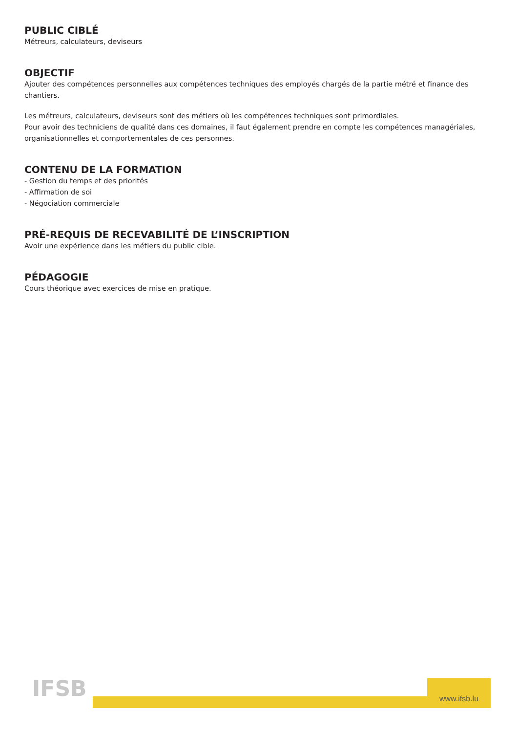PUBLIC CIBLÉ
Métreurs, calculateurs, deviseurs
OBJECTIF
Ajouter des compétences personnelles aux compétences techniques des employés chargés de la partie métré et finance des chantiers.
Les métreurs, calculateurs, deviseurs sont des métiers où les compétences techniques sont primordiales.
Pour avoir des techniciens de qualité dans ces domaines, il faut également prendre en compte les compétences managériales, organisationnelles et comportementales de ces personnes.
CONTENU DE LA FORMATION
- Gestion du temps et des priorités
- Affirmation de soi
- Négociation commerciale
PRÉ-REQUIS DE RECEVABILITÉ DE L’INSCRIPTION
Avoir une expérience dans les métiers du public cible.
PÉDAGOGIE
Cours théorique avec exercices de mise en pratique.
IFSB www.ifsb.lu